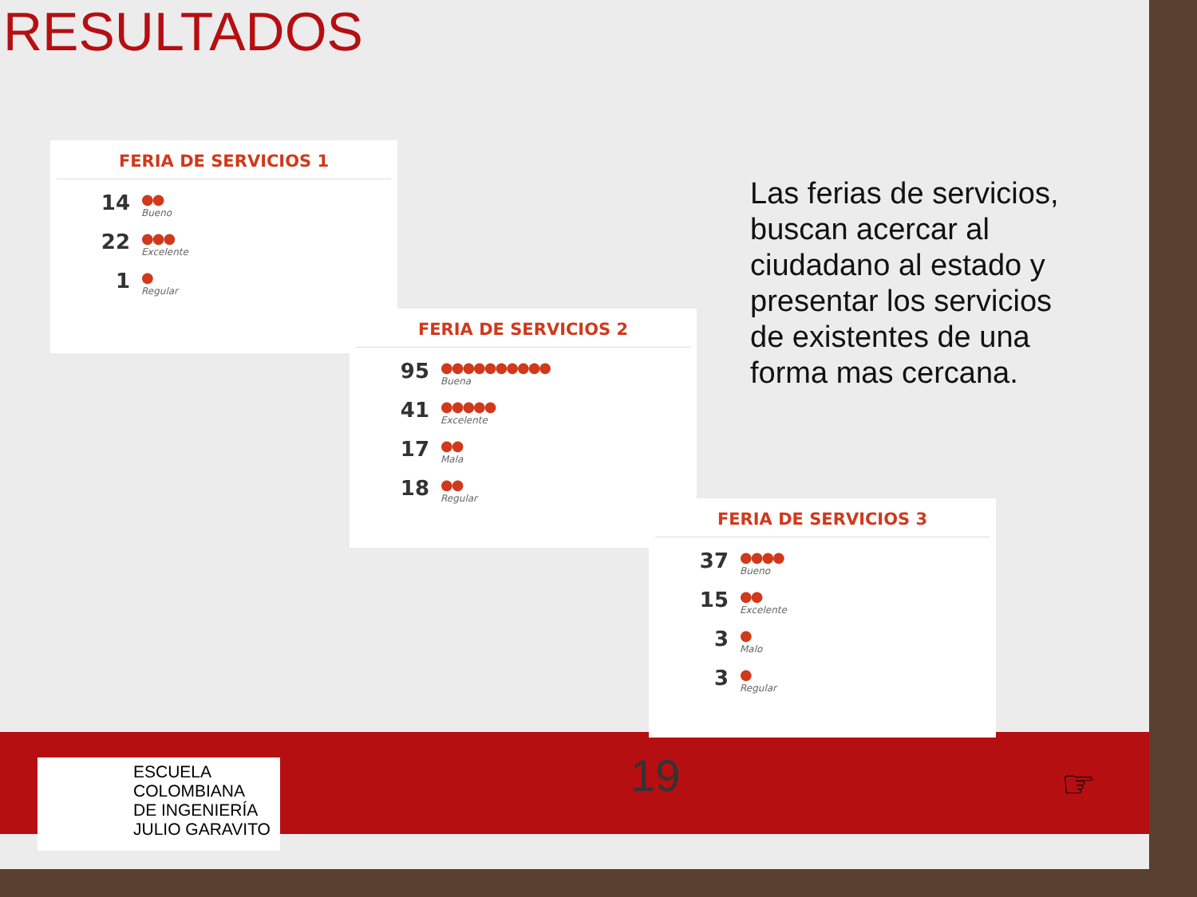RESULTADOS
FERIA DE SERVICIOS 1
14
●●
Bueno
22
●●●
Excelente
1
●
Regular
FERIA DE SERVICIOS 2
95
●●●●●●●●●●
Buena
41
●●●●●
Excelente
17
●●
Mala
18
●●
Regular
FERIA DE SERVICIOS 3
37
●●●●
Bueno
15
●●
Excelente
3
●
Malo
3
●
Regular
Las ferias de servicios, buscan acercar al ciudadano al estado y presentar los servicios de existentes de una forma mas cercana.
ESCUELA
COLOMBIANA
DE INGENIERÍA
JULIO GARAVITO
19 ☞